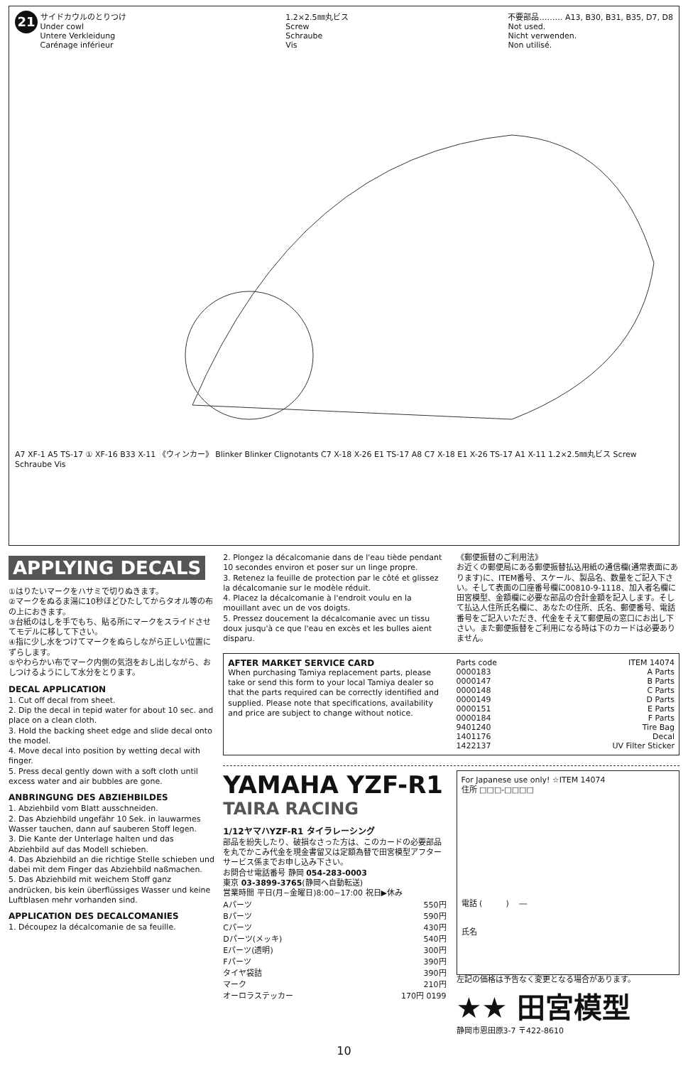21 サイドカウルのとりつけ
Under cowl
Untere Verkleidung
Carénage inférieur
1.2×2.5㎜丸ビス
Screw
Schraube
Vis
不要部品……… A13, B30, B31, B35, D7, D8
Not used.
Nicht verwenden.
Non utilisé.
A7 XF-1 A5 TS-17 ① XF-16 B33 X-11 《ウィンカー》 Blinker Blinker Clignotants C7 X-18 X-26 E1 TS-17 A8 C7 X-18 E1 X-26 TS-17 A1 X-11 1.2×2.5㎜丸ビス Screw Schraube Vis
APPLYING DECALS
①はりたいマークをハサミで切りぬきます。
②マークをぬるま湯に10秒ほどひたしてからタオル等の布の上におきます。
③台紙のはしを手でもち、貼る所にマークをスライドさせてモデルに移して下さい。
④指に少し水をつけてマークをぬらしながら正しい位置にずらします。
⑤やわらかい布でマーク内側の気泡をおし出しながら、おしつけるようにして水分をとります。
DECAL APPLICATION
1. Cut off decal from sheet.
2. Dip the decal in tepid water for about 10 sec. and place on a clean cloth.
3. Hold the backing sheet edge and slide decal onto the model.
4. Move decal into position by wetting decal with finger.
5. Press decal gently down with a soft cloth until excess water and air bubbles are gone.
ANBRINGUNG DES ABZIEHBILDES
1. Abziehbild vom Blatt ausschneiden.
2. Das Abziehbild ungefähr 10 Sek. in lauwarmes Wasser tauchen, dann auf sauberen Stoff legen.
3. Die Kante der Unterlage halten und das Abziehbild auf das Modell schieben.
4. Das Abziehbild an die richtige Stelle schieben und dabei mit dem Finger das Abziehbild naßmachen.
5. Das Abziehbild mit weichem Stoff ganz andrücken, bis kein überflüssiges Wasser und keine Luftblasen mehr vorhanden sind.
APPLICATION DES DECALCOMANIES
1. Découpez la décalcomanie de sa feuille.
2. Plongez la décalcomanie dans de l'eau tiède pendant 10 secondes environ et poser sur un linge propre.
3. Retenez la feuille de protection par le côté et glissez la décalcomanie sur le modèle réduit.
4. Placez la décalcomanie à l'endroit voulu en la mouillant avec un de vos doigts.
5. Pressez doucement la décalcomanie avec un tissu doux jusqu'à ce que l'eau en excès et les bulles aient disparu.
《郵便振替のご利用法》
お近くの郵便局にある郵便振替払込用紙の通信欄(通常表面にあります)に、ITEM番号、スケール、製品名、数量をご記入下さい。そして表面の口座番号欄に00810-9-1118、加入者名欄に田宮模型、金額欄に必要な部品の合計金額を記入します。そして払込人住所氏名欄に、あなたの住所、氏名、郵便番号、電話番号をご記入いただき、代金をそえて郵便局の窓口にお出し下さい。また郵便振替をご利用になる時は下のカードは必要ありません。
AFTER MARKET SERVICE CARD
When purchasing Tamiya replacement parts, please take or send this form to your local Tamiya dealer so that the parts required can be correctly identified and supplied. Please note that specifications, availability and price are subject to change without notice.
| Parts code | ITEM 14074 |
| 0000183 | A Parts |
| 0000147 | B Parts |
| 0000148 | C Parts |
| 0000149 | D Parts |
| 0000151 | E Parts |
| 0000184 | F Parts |
| 9401240 | Tire Bag |
| 1401176 | Decal |
| 1422137 | UV Filter Sticker |
YAMAHA YZF-R1
TAIRA RACING
1/12ヤマハYZF-R1 タイラレーシング
部品を紛失したり、破損なさった方は、このカードの必要部品を丸でかこみ代金を現金書留又は定額為替で田宮模型アフターサービス係までお申し込み下さい。
お問合せ電話番号 静岡 054-283-0003
東京 03-3899-3765(静岡へ自動転送)
営業時間 平日(月~金曜日)8:00~17:00 祝日▶休み
| Aパーツ | 550円 |
| Bパーツ | 590円 |
| Cパーツ | 430円 |
| Dパーツ(メッキ) | 540円 |
| Eパーツ(透明) | 300円 |
| Fパーツ | 390円 |
| タイヤ袋詰 | 390円 |
| マーク | 210円 |
| オーロラステッカー | 170円 0199 |
For Japanese use only! ☆ITEM 14074
住所 □□□-□□□□
電話 (　　　) 　―
氏名
左記の価格は予告なく変更となる場合があります。
★★ 田宮模型
静岡市恩田原3-7 〒422-8610
10